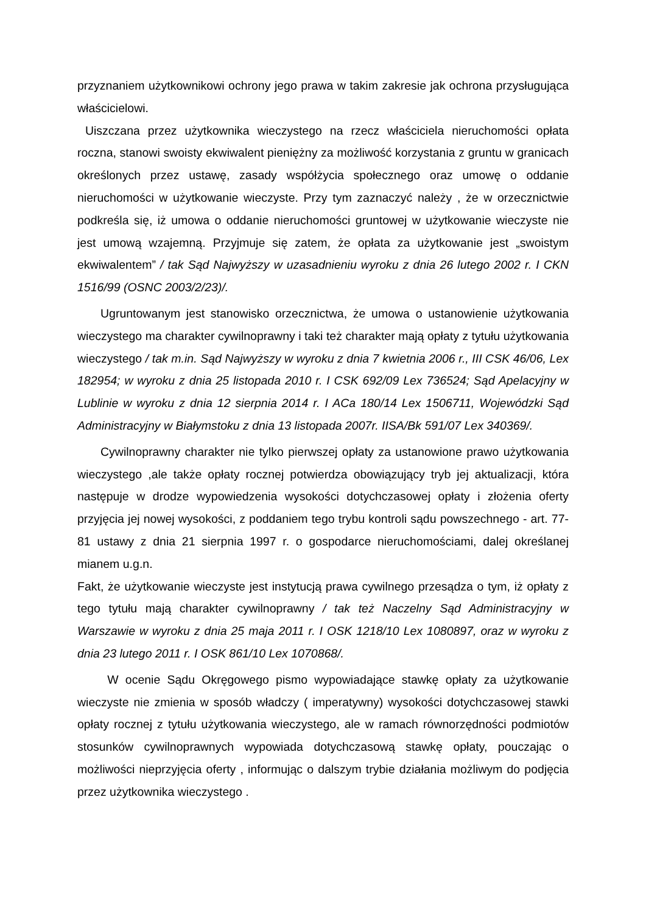przyznaniem użytkownikowi ochrony jego prawa w takim zakresie jak ochrona przysługująca właścicielowi.
Uiszczana przez użytkownika wieczystego na rzecz właściciela nieruchomości opłata roczna, stanowi swoisty ekwiwalent pieniężny za możliwość korzystania z gruntu w granicach określonych przez ustawę, zasady współżycia społecznego oraz umowę o oddanie nieruchomości w użytkowanie wieczyste. Przy tym zaznaczyć należy , że w orzecznictwie podkreśla się, iż umowa o oddanie nieruchomości gruntowej w użytkowanie wieczyste nie jest umową wzajemną. Przyjmuje się zatem, że opłata za użytkowanie jest „swoistym ekwiwalentem” / tak Sąd Najwyższy w uzasadnieniu wyroku z dnia 26 lutego 2002 r. I CKN 1516/99 (OSNC 2003/2/23)/.
Ugruntowanym jest stanowisko orzecznictwa, że umowa o ustanowienie użytkowania wieczystego ma charakter cywilnoprawny i taki też charakter mają opłaty z tytułu użytkowania wieczystego / tak m.in. Sąd Najwyższy w wyroku z dnia 7 kwietnia 2006 r., III CSK 46/06, Lex 182954; w wyroku z dnia 25 listopada 2010 r. I CSK 692/09 Lex 736524; Sąd Apelacyjny w Lublinie w wyroku z dnia 12 sierpnia 2014 r. I ACa 180/14 Lex 1506711, Wojewódzki Sąd Administracyjny w Białymstoku z dnia 13 listopada 2007r. IISA/Bk 591/07 Lex 340369/.
Cywilnoprawny charakter nie tylko pierwszej opłaty za ustanowione prawo użytkowania wieczystego ,ale także opłaty rocznej potwierdza obowiązujący tryb jej aktualizacji, która następuje w drodze wypowiedzenia wysokości dotychczasowej opłaty i złożenia oferty przyjęcia jej nowej wysokości, z poddaniem tego trybu kontroli sądu powszechnego - art. 77-81 ustawy z dnia 21 sierpnia 1997 r. o gospodarce nieruchomościami, dalej określanej mianem u.g.n.
Fakt, że użytkowanie wieczyste jest instytucją prawa cywilnego przesądza o tym, iż opłaty z tego tytułu mają charakter cywilnoprawny / tak też Naczelny Sąd Administracyjny w Warszawie w wyroku z dnia 25 maja 2011 r. I OSK 1218/10 Lex 1080897, oraz w wyroku z dnia 23 lutego 2011 r. I OSK 861/10 Lex 1070868/.
W ocenie Sądu Okręgowego pismo wypowiadające stawkę opłaty za użytkowanie wieczyste nie zmienia w sposób władczy ( imperatywny) wysokości dotychczasowej stawki opłaty rocznej z tytułu użytkowania wieczystego, ale w ramach równorzędności podmiotów stosunków cywilnoprawnych wypowiada dotychczasową stawkę opłaty, pouczając o możliwości nieprzyjęcia oferty , informując o dalszym trybie działania możliwym do podjęcia przez użytkownika wieczystego .